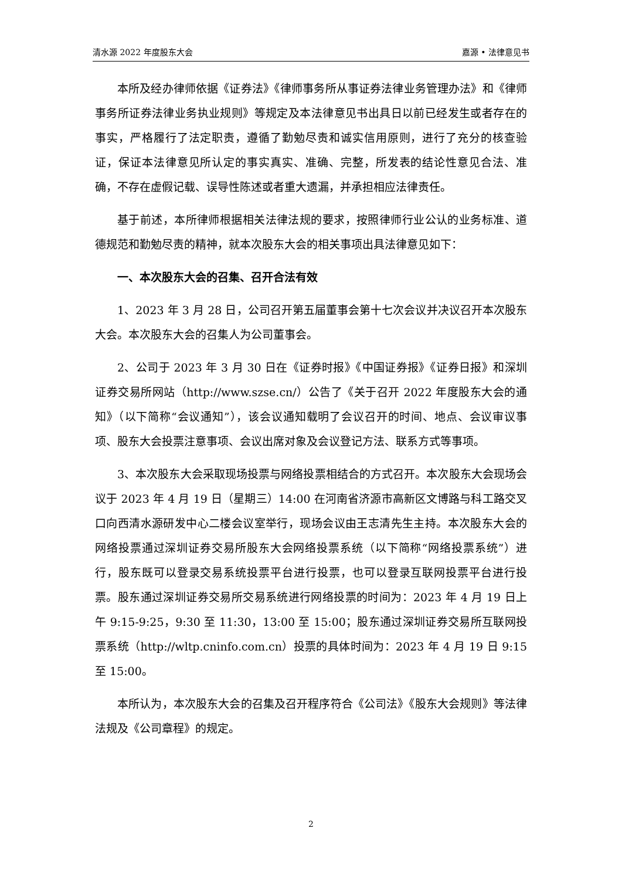清水源 2022 年度股东大会 嘉源 • 法律意见书
本所及经办律师依据《证券法》《律师事务所从事证券法律业务管理办法》和《律师事务所证券法律业务执业规则》等规定及本法律意见书出具日以前已经发生或者存在的事实，严格履行了法定职责，遵循了勤勉尽责和诚实信用原则，进行了充分的核查验证，保证本法律意见所认定的事实真实、准确、完整，所发表的结论性意见合法、准确，不存在虚假记载、误导性陈述或者重大遗漏，并承担相应法律责任。
基于前述，本所律师根据相关法律法规的要求，按照律师行业公认的业务标准、道德规范和勤勉尽责的精神，就本次股东大会的相关事项出具法律意见如下：
一、本次股东大会的召集、召开合法有效
1、2023 年 3 月 28 日，公司召开第五届董事会第十七次会议并决议召开本次股东大会。本次股东大会的召集人为公司董事会。
2、公司于 2023 年 3 月 30 日在《证券时报》《中国证券报》《证券日报》和深圳证券交易所网站（http://www.szse.cn/）公告了《关于召开 2022 年度股东大会的通知》（以下简称“会议通知”），该会议通知载明了会议召开的时间、地点、会议审议事项、股东大会投票注意事项、会议出席对象及会议登记方法、联系方式等事项。
3、本次股东大会采取现场投票与网络投票相结合的方式召开。本次股东大会现场会议于 2023 年 4 月 19 日（星期三）14:00 在河南省济源市高新区文博路与科工路交叉口向西清水源研发中心二楼会议室举行，现场会议由王志清先生主持。本次股东大会的网络投票通过深圳证券交易所股东大会网络投票系统（以下简称“网络投票系统”）进行，股东既可以登录交易系统投票平台进行投票，也可以登录互联网投票平台进行投票。股东通过深圳证券交易所交易系统进行网络投票的时间为：2023 年 4 月 19 日上午 9:15-9:25，9:30 至 11:30，13:00 至 15:00；股东通过深圳证券交易所互联网投票系统（http://wltp.cninfo.com.cn）投票的具体时间为：2023 年 4 月 19 日 9:15 至 15:00。
本所认为，本次股东大会的召集及召开程序符合《公司法》《股东大会规则》等法律法规及《公司章程》的规定。
2